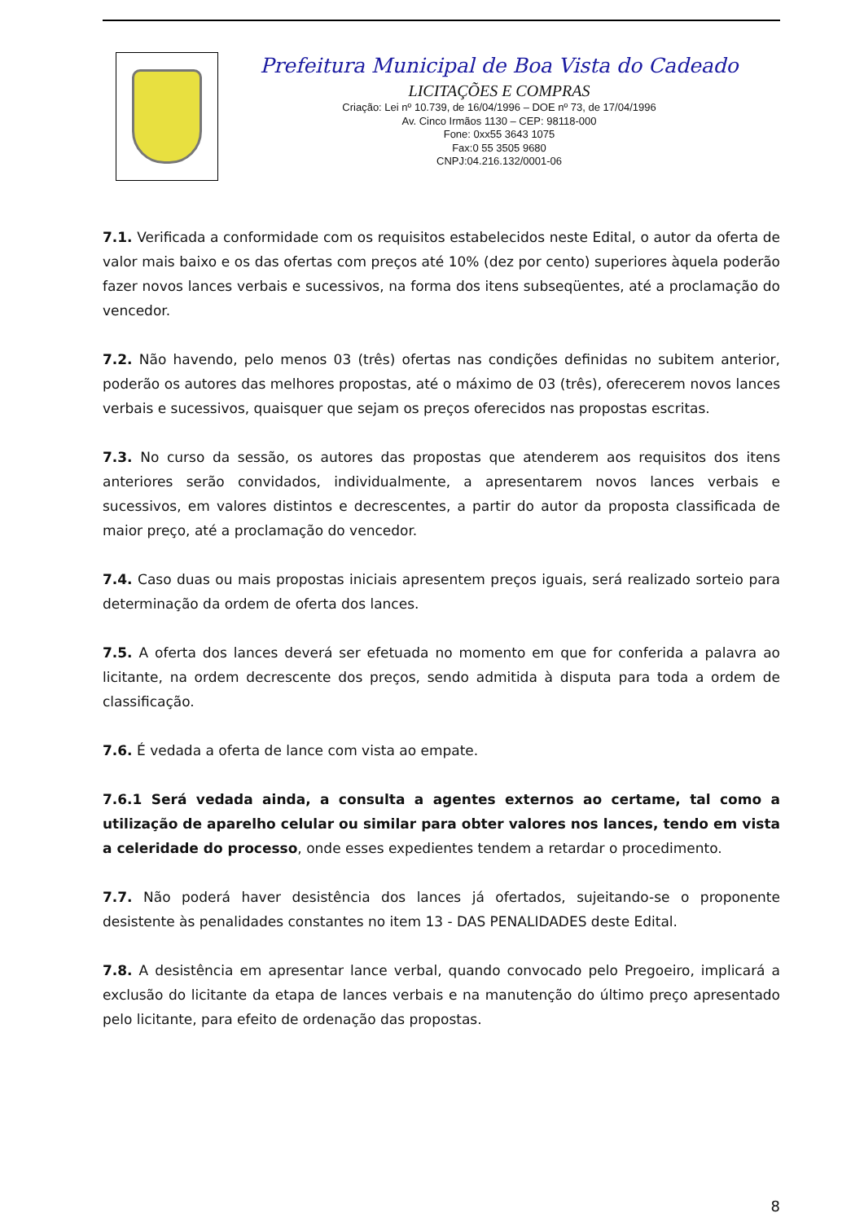Prefeitura Municipal de Boa Vista do Cadeado
LICITAÇÕES E COMPRAS
Criação: Lei nº 10.739, de 16/04/1996 – DOE nº 73, de 17/04/1996
Av. Cinco Irmãos 1130 – CEP: 98118-000
Fone: 0xx55 3643 1075
Fax:0 55 3505 9680
CNPJ:04.216.132/0001-06
7.1. Verificada a conformidade com os requisitos estabelecidos neste Edital, o autor da oferta de valor mais baixo e os das ofertas com preços até 10% (dez por cento) superiores àquela poderão fazer novos lances verbais e sucessivos, na forma dos itens subseqüentes, até a proclamação do vencedor.
7.2. Não havendo, pelo menos 03 (três) ofertas nas condições definidas no subitem anterior, poderão os autores das melhores propostas, até o máximo de 03 (três), oferecerem novos lances verbais e sucessivos, quaisquer que sejam os preços oferecidos nas propostas escritas.
7.3. No curso da sessão, os autores das propostas que atenderem aos requisitos dos itens anteriores serão convidados, individualmente, a apresentarem novos lances verbais e sucessivos, em valores distintos e decrescentes, a partir do autor da proposta classificada de maior preço, até a proclamação do vencedor.
7.4. Caso duas ou mais propostas iniciais apresentem preços iguais, será realizado sorteio para determinação da ordem de oferta dos lances.
7.5. A oferta dos lances deverá ser efetuada no momento em que for conferida a palavra ao licitante, na ordem decrescente dos preços, sendo admitida à disputa para toda a ordem de classificação.
7.6. É vedada a oferta de lance com vista ao empate.
7.6.1 Será vedada ainda, a consulta a agentes externos ao certame, tal como a utilização de aparelho celular ou similar para obter valores nos lances, tendo em vista a celeridade do processo, onde esses expedientes tendem a retardar o procedimento.
7.7. Não poderá haver desistência dos lances já ofertados, sujeitando-se o proponente desistente às penalidades constantes no item 13 - DAS PENALIDADES deste Edital.
7.8. A desistência em apresentar lance verbal, quando convocado pelo Pregoeiro, implicará a exclusão do licitante da etapa de lances verbais e na manutenção do último preço apresentado pelo licitante, para efeito de ordenação das propostas.
8